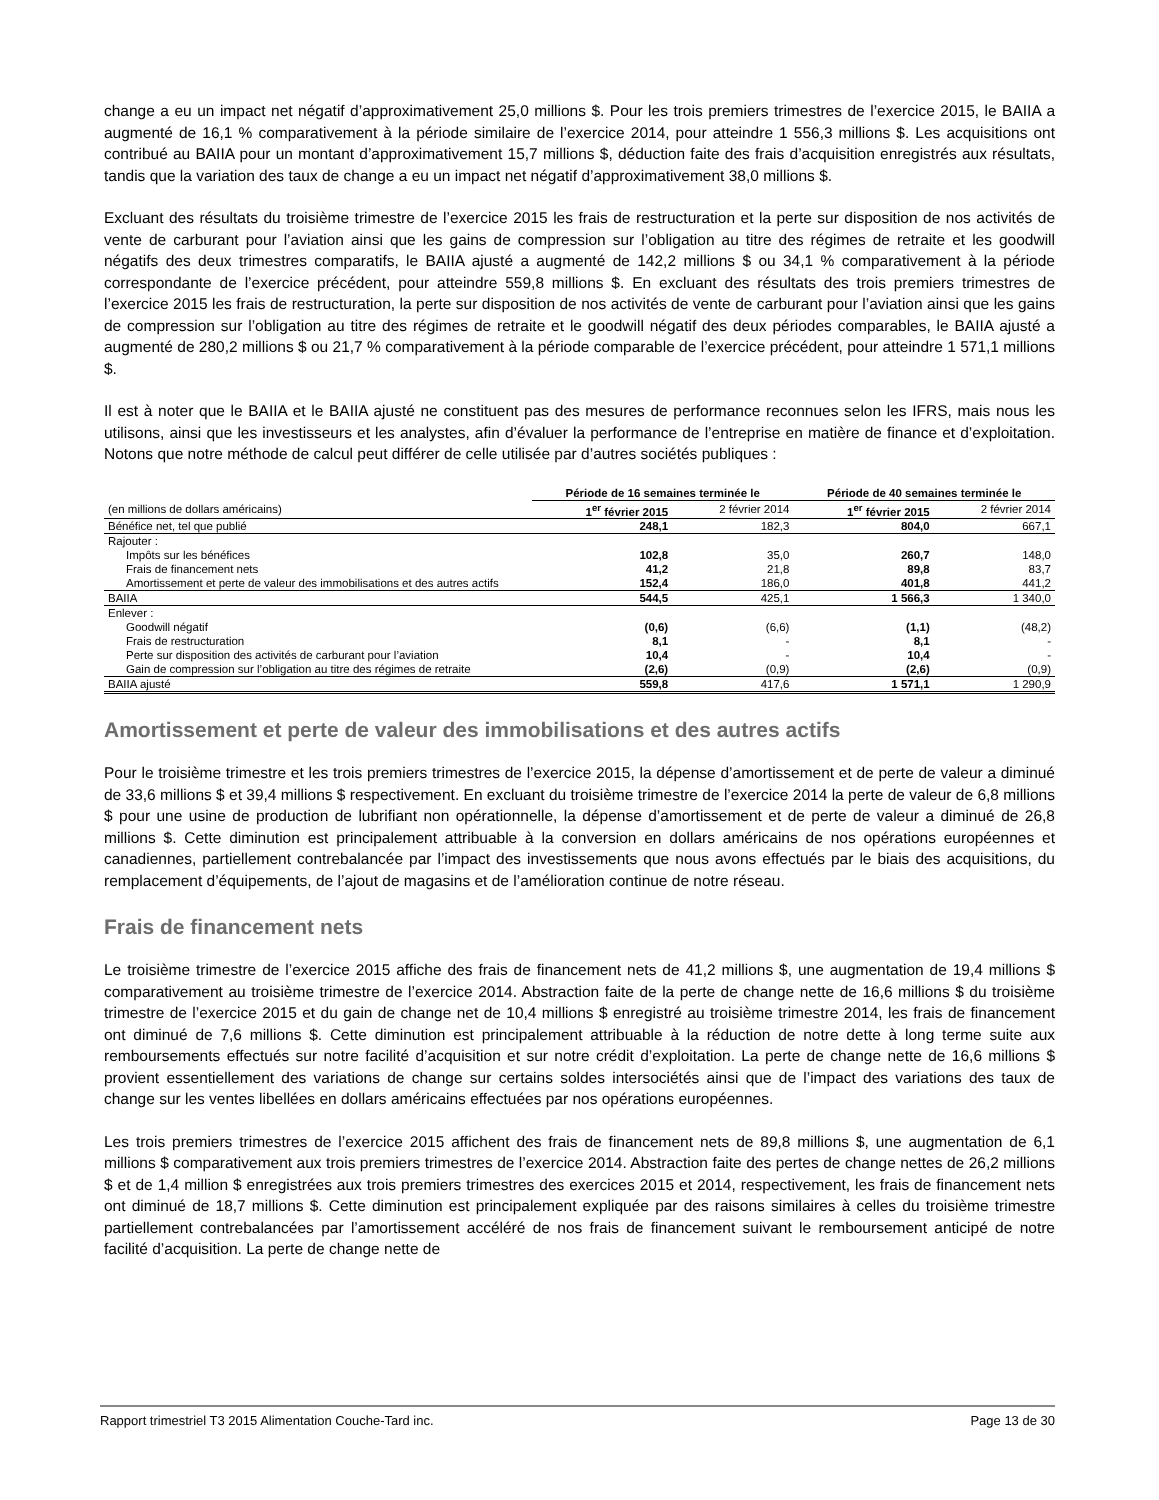change a eu un impact net négatif d’approximativement 25,0 millions $. Pour les trois premiers trimestres de l’exercice 2015, le BAIIA a augmenté de 16,1 % comparativement à la période similaire de l’exercice 2014, pour atteindre 1 556,3 millions $. Les acquisitions ont contribué au BAIIA pour un montant d’approximativement 15,7 millions $, déduction faite des frais d’acquisition enregistrés aux résultats, tandis que la variation des taux de change a eu un impact net négatif d’approximativement 38,0 millions $.
Excluant des résultats du troisième trimestre de l’exercice 2015 les frais de restructuration et la perte sur disposition de nos activités de vente de carburant pour l’aviation ainsi que les gains de compression sur l’obligation au titre des régimes de retraite et les goodwill négatifs des deux trimestres comparatifs, le BAIIA ajusté a augmenté de 142,2 millions $ ou 34,1 % comparativement à la période correspondante de l’exercice précédent, pour atteindre 559,8 millions $. En excluant des résultats des trois premiers trimestres de l’exercice 2015 les frais de restructuration, la perte sur disposition de nos activités de vente de carburant pour l’aviation ainsi que les gains de compression sur l’obligation au titre des régimes de retraite et le goodwill négatif des deux périodes comparables, le BAIIA ajusté a augmenté de 280,2 millions $ ou 21,7 % comparativement à la période comparable de l’exercice précédent, pour atteindre 1 571,1 millions $.
Il est à noter que le BAIIA et le BAIIA ajusté ne constituent pas des mesures de performance reconnues selon les IFRS, mais nous les utilisons, ainsi que les investisseurs et les analystes, afin d’évaluer la performance de l’entreprise en matière de finance et d’exploitation. Notons que notre méthode de calcul peut différer de celle utilisée par d’autres sociétés publiques :
| | Période de 16 semaines terminée le | | Période de 40 semaines terminée le | |
| --- | --- | --- | --- | --- |
| (en millions de dollars américains) | 1<sup>er</sup> février 2015 | 2 février 2014 | 1<sup>er</sup> février 2015 | 2 février 2014 |
| Bénéfice net, tel que publié | 248,1 | 182,3 | 804,0 | 667,1 |
| Rajouter : | | | | |
| Impôts sur les bénéfices | 102,8 | 35,0 | 260,7 | 148,0 |
| Frais de financement nets | 41,2 | 21,8 | 89,8 | 83,7 |
| Amortissement et perte de valeur des immobilisations et des autres actifs | 152,4 | 186,0 | 401,8 | 441,2 |
| BAIIA | 544,5 | 425,1 | 1 566,3 | 1 340,0 |
| Enlever : | | | | |
| Goodwill négatif | (0,6) | (6,6) | (1,1) | (48,2) |
| Frais de restructuration | 8,1 | - | 8,1 | - |
| Perte sur disposition des activités de carburant pour l’aviation | 10,4 | - | 10,4 | - |
| Gain de compression sur l’obligation au titre des régimes de retraite | (2,6) | (0,9) | (2,6) | (0,9) |
| BAIIA ajusté | 559,8 | 417,6 | 1 571,1 | 1 290,9 |
Amortissement et perte de valeur des immobilisations et des autres actifs
Pour le troisième trimestre et les trois premiers trimestres de l’exercice 2015, la dépense d’amortissement et de perte de valeur a diminué de 33,6 millions $ et 39,4 millions $ respectivement. En excluant du troisième trimestre de l’exercice 2014 la perte de valeur de 6,8 millions $ pour une usine de production de lubrifiant non opérationnelle, la dépense d’amortissement et de perte de valeur a diminué de 26,8 millions $. Cette diminution est principalement attribuable à la conversion en dollars américains de nos opérations européennes et canadiennes, partiellement contrebalancée par l’impact des investissements que nous avons effectués par le biais des acquisitions, du remplacement d’équipements, de l’ajout de magasins et de l’amélioration continue de notre réseau.
Frais de financement nets
Le troisième trimestre de l’exercice 2015 affiche des frais de financement nets de 41,2 millions $, une augmentation de 19,4 millions $ comparativement au troisième trimestre de l’exercice 2014. Abstraction faite de la perte de change nette de 16,6 millions $ du troisième trimestre de l’exercice 2015 et du gain de change net de 10,4 millions $ enregistré au troisième trimestre 2014, les frais de financement ont diminué de 7,6 millions $. Cette diminution est principalement attribuable à la réduction de notre dette à long terme suite aux remboursements effectués sur notre facilité d’acquisition et sur notre crédit d’exploitation. La perte de change nette de 16,6 millions $ provient essentiellement des variations de change sur certains soldes intersociétés ainsi que de l’impact des variations des taux de change sur les ventes libellées en dollars américains effectuées par nos opérations européennes.
Les trois premiers trimestres de l’exercice 2015 affichent des frais de financement nets de 89,8 millions $, une augmentation de 6,1 millions $ comparativement aux trois premiers trimestres de l’exercice 2014. Abstraction faite des pertes de change nettes de 26,2 millions $ et de 1,4 million $ enregistrées aux trois premiers trimestres des exercices 2015 et 2014, respectivement, les frais de financement nets ont diminué de 18,7 millions $. Cette diminution est principalement expliquée par des raisons similaires à celles du troisième trimestre partiellement contrebalancées par l’amortissement accéléré de nos frais de financement suivant le remboursement anticipé de notre facilité d’acquisition. La perte de change nette de
Rapport trimestriel T3 2015 Alimentation Couche-Tard inc. Page 13 de 30